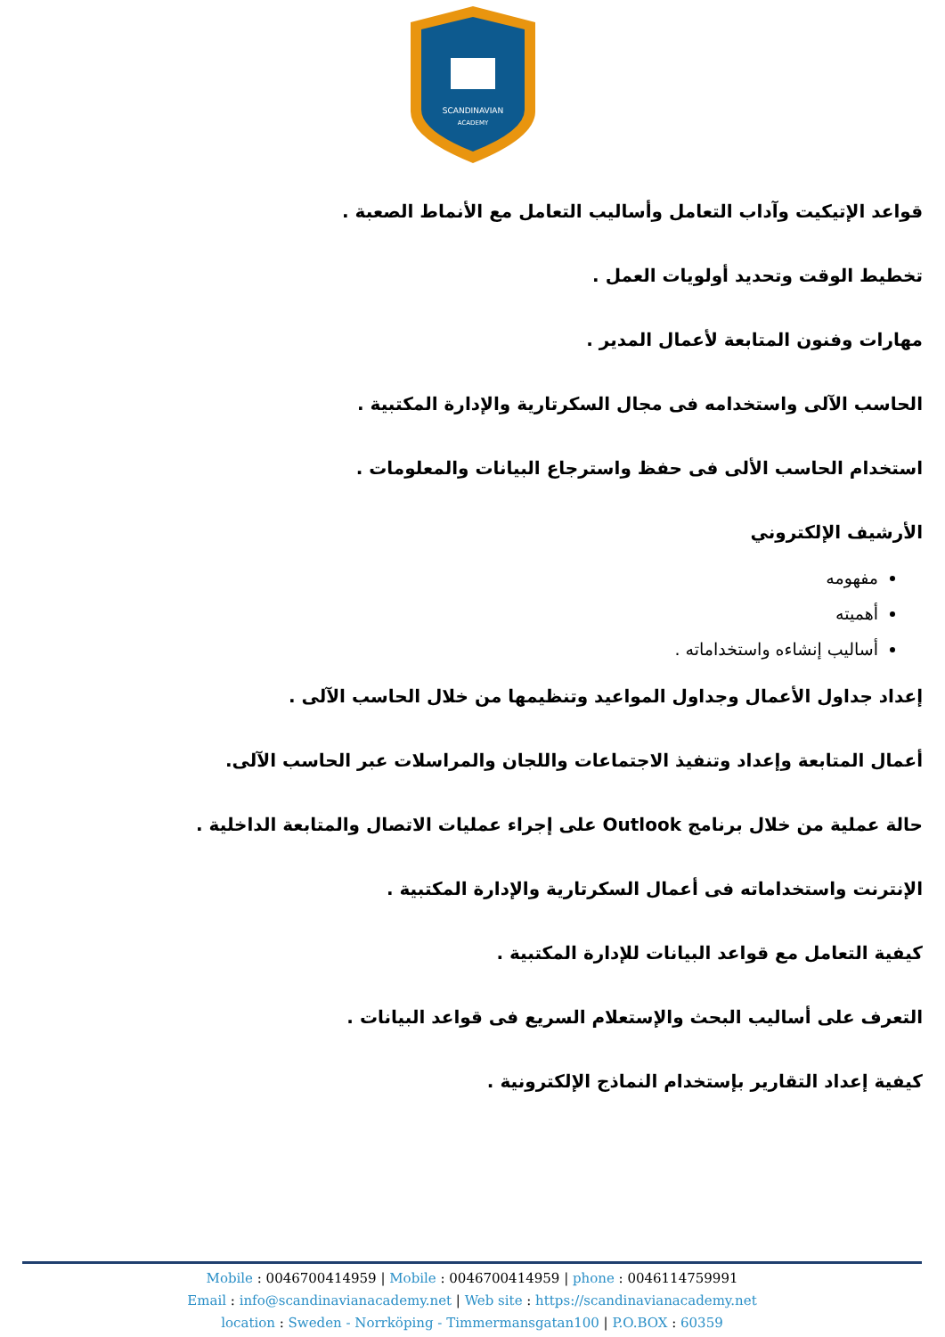SCANDINAVIAN
ACADEMY
قواعد الإتيكيت وآداب التعامل وأساليب التعامل مع الأنماط الصعبة .
تخطيط الوقت وتحديد أولويات العمل .
مهارات وفنون المتابعة لأعمال المدير .
الحاسب الآلى واستخدامه فى مجال السكرتارية والإدارة المكتبية .
استخدام الحاسب الألى فى حفظ واسترجاع البيانات والمعلومات .
الأرشيف الإلكتروني
مفهومه
أهميته
أساليب إنشاءه واستخداماته .
إعداد جداول الأعمال وجداول المواعيد وتنظيمها من خلال الحاسب الآلى .
أعمال المتابعة وإعداد وتنفيذ الاجتماعات واللجان والمراسلات عبر الحاسب الآلى.
حالة عملية من خلال برنامج Outlook على إجراء عمليات الاتصال والمتابعة الداخلية .
الإنترنت واستخداماته فى أعمال السكرتارية والإدارة المكتبية .
كيفية التعامل مع قواعد البيانات للإدارة المكتبية .
التعرف على أساليب البحث والإستعلام السريع فى قواعد البيانات .
كيفية إعداد التقارير بإستخدام النماذج الإلكترونية .
Mobile : 0046700414959 | Mobile : 0046700414959 | phone : 0046114759991
Email : info@scandinavianacademy.net | Web site : https://scandinavianacademy.net
location : Sweden - Norrköping - Timmermansgatan100 | P.O.BOX : 60359